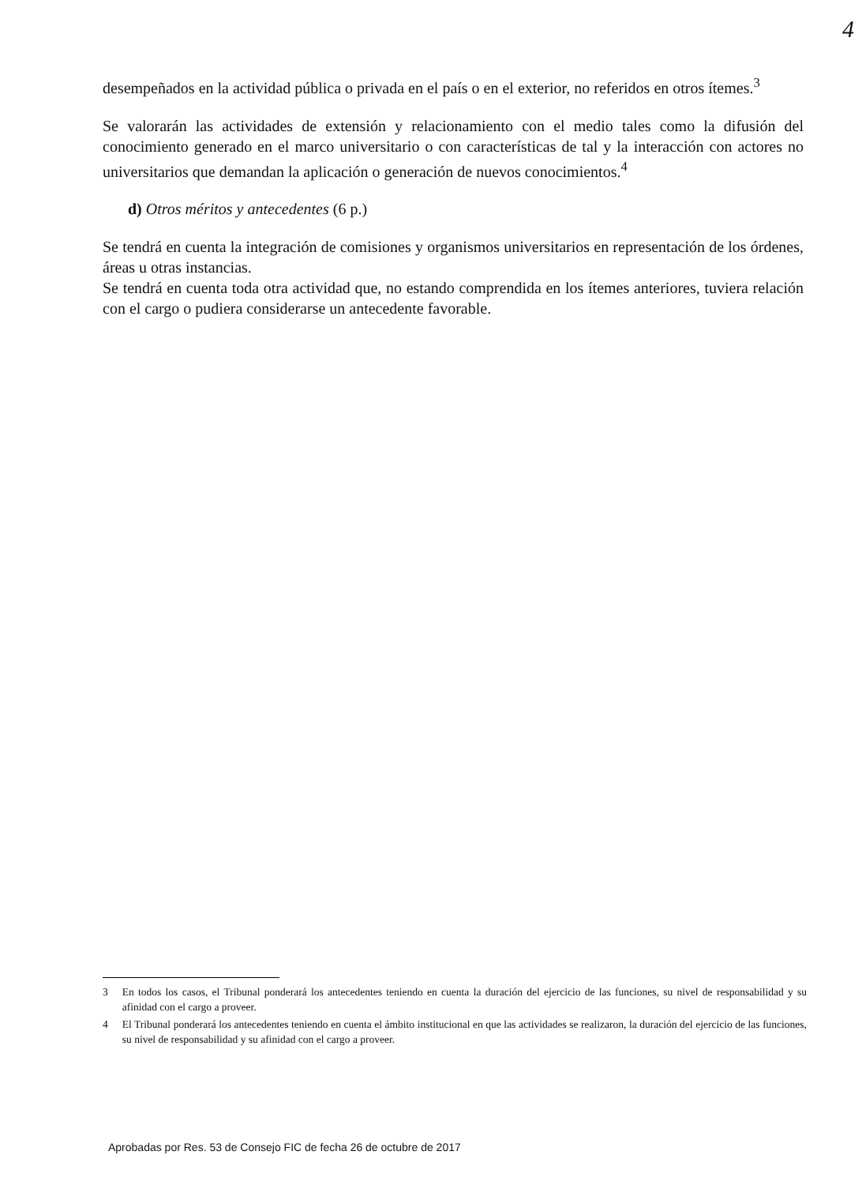4
desempeñados en la actividad pública o privada en el país o en el exterior, no referidos en otros ítemes.<sup>3</sup>
Se valorarán las actividades de extensión y relacionamiento con el medio tales como la difusión del conocimiento generado en el marco universitario o con características de tal y la interacción con actores no universitarios que demandan la aplicación o generación de nuevos conocimientos.<sup>4</sup>
d) Otros méritos y antecedentes (6 p.)
Se tendrá en cuenta la integración de comisiones y organismos universitarios en representación de los órdenes, áreas u otras instancias.
Se tendrá en cuenta toda otra actividad que, no estando comprendida en los ítemes anteriores, tuviera relación con el cargo o pudiera considerarse un antecedente favorable.
3 En todos los casos, el Tribunal ponderará los antecedentes teniendo en cuenta la duración del ejercicio de las funciones, su nivel de responsabilidad y su afinidad con el cargo a proveer.
4 El Tribunal ponderará los antecedentes teniendo en cuenta el ámbito institucional en que las actividades se realizaron, la duración del ejercicio de las funciones, su nivel de responsabilidad y su afinidad con el cargo a proveer.
Aprobadas por Res. 53 de Consejo FIC de fecha 26 de octubre de 2017